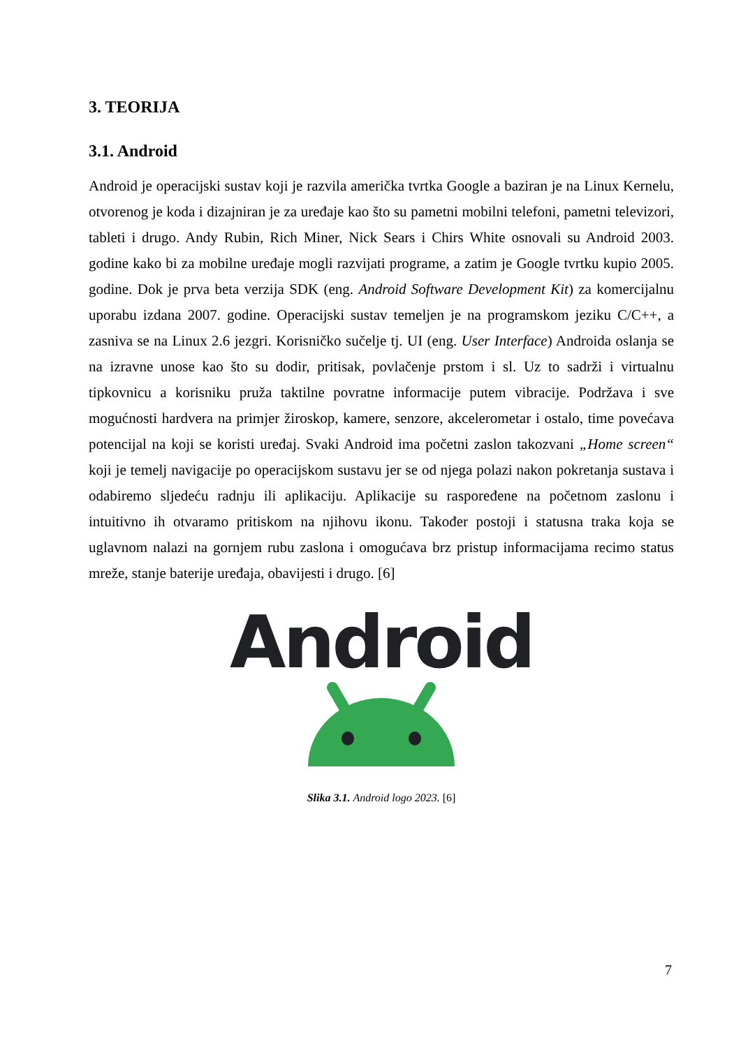3. TEORIJA
3.1. Android
Android je operacijski sustav koji je razvila američka tvrtka Google a baziran je na Linux Kernelu, otvorenog je koda i dizajniran je za uređaje kao što su pametni mobilni telefoni, pametni televizori, tableti i drugo. Andy Rubin, Rich Miner, Nick Sears i Chirs White osnovali su Android 2003. godine kako bi za mobilne uređaje mogli razvijati programe, a zatim je Google tvrtku kupio 2005. godine. Dok je prva beta verzija SDK (eng. Android Software Development Kit) za komercijalnu uporabu izdana 2007. godine. Operacijski sustav temeljen je na programskom jeziku C/C++, a zasniva se na Linux 2.6 jezgri. Korisničko sučelje tj. UI (eng. User Interface) Androida oslanja se na izravne unose kao što su dodir, pritisak, povlačenje prstom i sl. Uz to sadrži i virtualnu tipkovnicu a korisniku pruža taktilne povratne informacije putem vibracije. Podržava i sve mogućnosti hardvera na primjer žiroskop, kamere, senzore, akcelerometar i ostalo, time povećava potencijal na koji se koristi uređaj. Svaki Android ima početni zaslon takozvani „Home screen“ koji je temelj navigacije po operacijskom sustavu jer se od njega polazi nakon pokretanja sustava i odabiremo sljedeću radnju ili aplikaciju. Aplikacije su raspoređene na početnom zaslonu i intuitivno ih otvaramo pritiskom na njihovu ikonu. Također postoji i statusna traka koja se uglavnom nalazi na gornjem rubu zaslona i omogućava brz pristup informacijama recimo status mreže, stanje baterije uređaja, obavijesti i drugo. [6]
Android
Slika 3.1. Android logo 2023. [6]
7